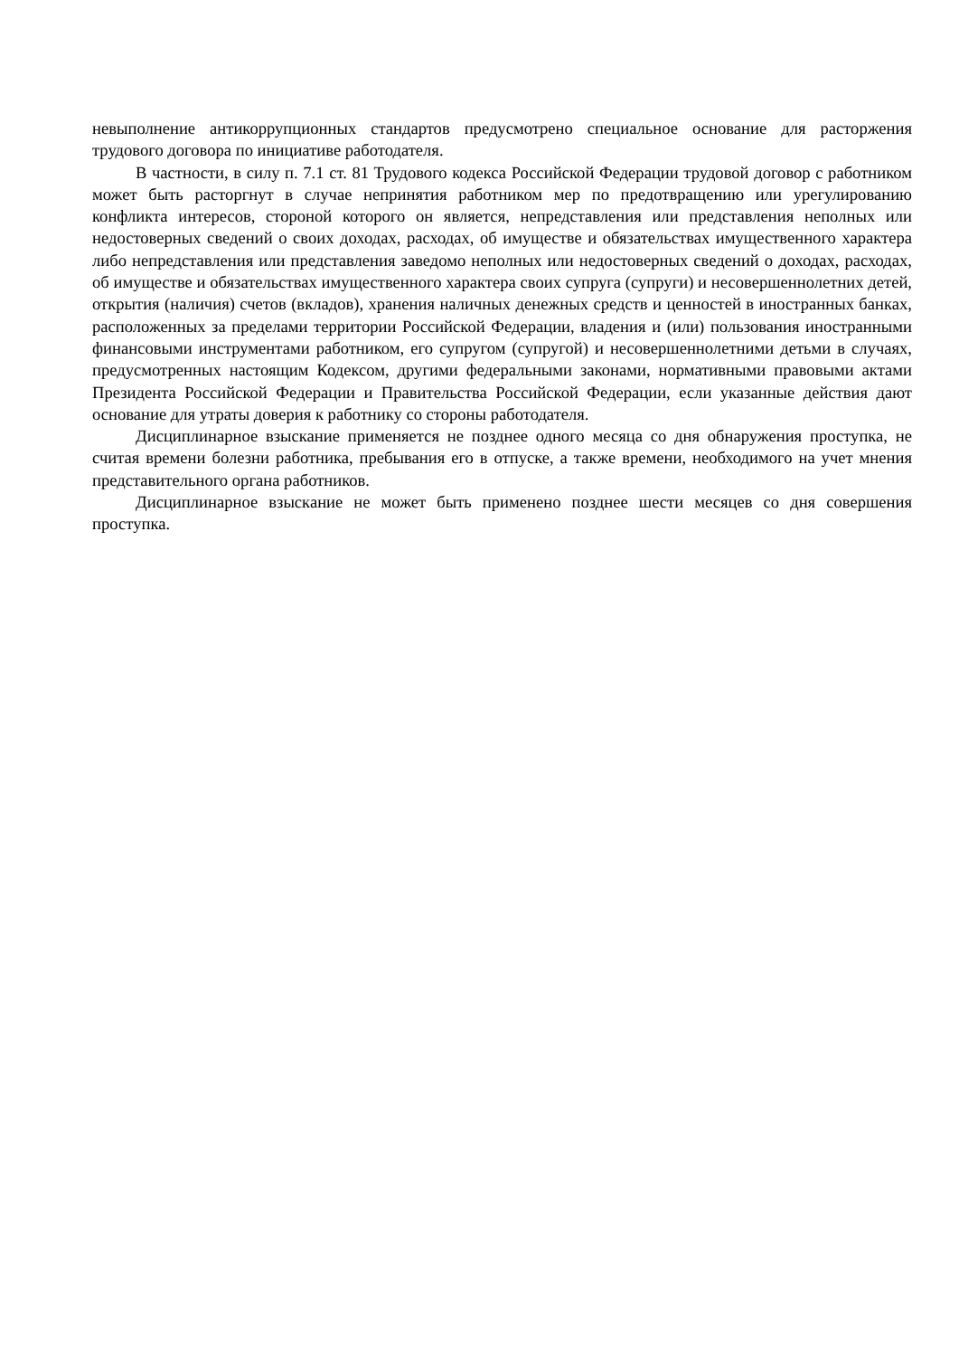невыполнение антикоррупционных стандартов предусмотрено специальное основание для расторжения трудового договора по инициативе работодателя.
В частности, в силу п. 7.1 ст. 81 Трудового кодекса Российской Федерации трудовой договор с работником может быть расторгнут в случае непринятия работником мер по предотвращению или урегулированию конфликта интересов, стороной которого он является, непредставления или представления неполных или недостоверных сведений о своих доходах, расходах, об имуществе и обязательствах имущественного характера либо непредставления или представления заведомо неполных или недостоверных сведений о доходах, расходах, об имуществе и обязательствах имущественного характера своих супруга (супруги) и несовершеннолетних детей, открытия (наличия) счетов (вкладов), хранения наличных денежных средств и ценностей в иностранных банках, расположенных за пределами территории Российской Федерации, владения и (или) пользования иностранными финансовыми инструментами работником, его супругом (супругой) и несовершеннолетними детьми в случаях, предусмотренных настоящим Кодексом, другими федеральными законами, нормативными правовыми актами Президента Российской Федерации и Правительства Российской Федерации, если указанные действия дают основание для утраты доверия к работнику со стороны работодателя.
Дисциплинарное взыскание применяется не позднее одного месяца со дня обнаружения проступка, не считая времени болезни работника, пребывания его в отпуске, а также времени, необходимого на учет мнения представительного органа работников.
Дисциплинарное взыскание не может быть применено позднее шести месяцев со дня совершения проступка.